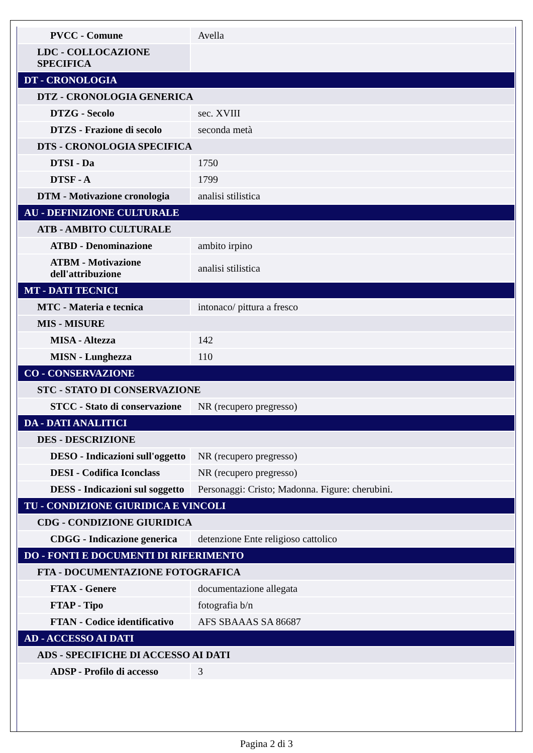| PVCC - Comune | Avella |
| LDC - COLLOCAZIONE SPECIFICA | |
| DT - CRONOLOGIA | |
| DTZ - CRONOLOGIA GENERICA | |
| DTZG - Secolo | sec. XVIII |
| DTZS - Frazione di secolo | seconda metà |
| DTS - CRONOLOGIA SPECIFICA | |
| DTSI - Da | 1750 |
| DTSF - A | 1799 |
| DTM - Motivazione cronologia | analisi stilistica |
| AU - DEFINIZIONE CULTURALE | |
| ATB - AMBITO CULTURALE | |
| ATBD - Denominazione | ambito irpino |
| ATBM - Motivazione dell'attribuzione | analisi stilistica |
| MT - DATI TECNICI | |
| MTC - Materia e tecnica | intonaco/ pittura a fresco |
| MIS - MISURE | |
| MISA - Altezza | 142 |
| MISN - Lunghezza | 110 |
| CO - CONSERVAZIONE | |
| STC - STATO DI CONSERVAZIONE | |
| STCC - Stato di conservazione | NR (recupero pregresso) |
| DA - DATI ANALITICI | |
| DES - DESCRIZIONE | |
| DESO - Indicazioni sull'oggetto | NR (recupero pregresso) |
| DESI - Codifica Iconclass | NR (recupero pregresso) |
| DESS - Indicazioni sul soggetto | Personaggi: Cristo; Madonna. Figure: cherubini. |
| TU - CONDIZIONE GIURIDICA E VINCOLI | |
| CDG - CONDIZIONE GIURIDICA | |
| CDGG - Indicazione generica | detenzione Ente religioso cattolico |
| DO - FONTI E DOCUMENTI DI RIFERIMENTO | |
| FTA - DOCUMENTAZIONE FOTOGRAFICA | |
| FTAX - Genere | documentazione allegata |
| FTAP - Tipo | fotografia b/n |
| FTAN - Codice identificativo | AFS SBAAAS SA 86687 |
| AD - ACCESSO AI DATI | |
| ADS - SPECIFICHE DI ACCESSO AI DATI | |
| ADSP - Profilo di accesso | 3 |
Pagina 2 di 3